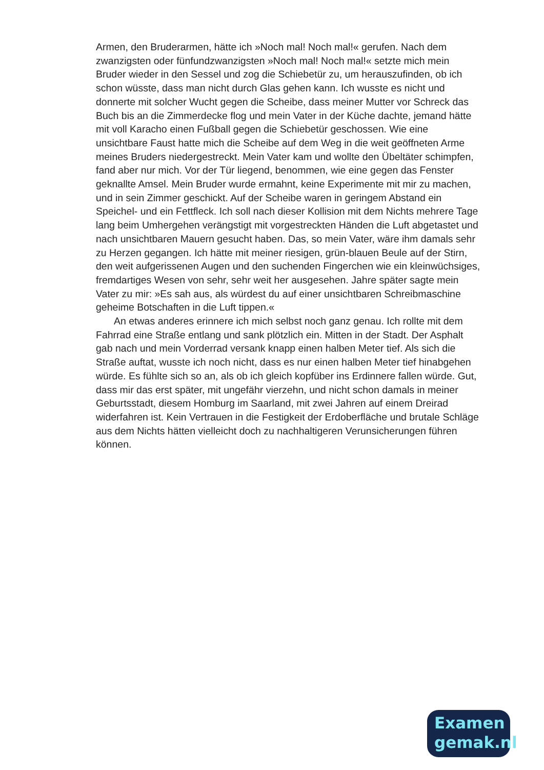Armen, den Bruderarmen, hätte ich »Noch mal! Noch mal!« gerufen. Nach dem zwanzigsten oder fünfundzwanzigsten »Noch mal! Noch mal!« setzte mich mein Bruder wieder in den Sessel und zog die Schiebetür zu, um herauszufinden, ob ich schon wüsste, dass man nicht durch Glas gehen kann. Ich wusste es nicht und donnerte mit solcher Wucht gegen die Scheibe, dass meiner Mutter vor Schreck das Buch bis an die Zimmerdecke flog und mein Vater in der Küche dachte, jemand hätte mit voll Karacho einen Fußball gegen die Schiebetür geschossen. Wie eine unsichtbare Faust hatte mich die Scheibe auf dem Weg in die weit geöffneten Arme meines Bruders niedergestreckt. Mein Vater kam und wollte den Übeltäter schimpfen, fand aber nur mich. Vor der Tür liegend, benommen, wie eine gegen das Fenster geknallte Amsel. Mein Bruder wurde ermahnt, keine Experimente mit mir zu machen, und in sein Zimmer geschickt. Auf der Scheibe waren in geringem Abstand ein Speichel- und ein Fettfleck. Ich soll nach dieser Kollision mit dem Nichts mehrere Tage lang beim Umhergehen verängstigt mit vorgestreckten Händen die Luft abgetastet und nach unsichtbaren Mauern gesucht haben. Das, so mein Vater, wäre ihm damals sehr zu Herzen gegangen. Ich hätte mit meiner riesigen, grün-blauen Beule auf der Stirn, den weit aufgerissenen Augen und den suchenden Fingerchen wie ein kleinwüchsiges, fremdartiges Wesen von sehr, sehr weit her ausgesehen. Jahre später sagte mein Vater zu mir: »Es sah aus, als würdest du auf einer unsichtbaren Schreibmaschine geheime Botschaften in die Luft tippen.«
An etwas anderes erinnere ich mich selbst noch ganz genau. Ich rollte mit dem Fahrrad eine Straße entlang und sank plötzlich ein. Mitten in der Stadt. Der Asphalt gab nach und mein Vorderrad versank knapp einen halben Meter tief. Als sich die Straße auftat, wusste ich noch nicht, dass es nur einen halben Meter tief hinabgehen würde. Es fühlte sich so an, als ob ich gleich kopfüber ins Erdinnere fallen würde. Gut, dass mir das erst später, mit ungefähr vierzehn, und nicht schon damals in meiner Geburtsstadt, diesem Homburg im Saarland, mit zwei Jahren auf einem Dreirad widerfahren ist. Kein Vertrauen in die Festigkeit der Erdoberfläche und brutale Schläge aus dem Nichts hätten vielleicht doch zu nachhaltigeren Verunsicherungen führen können.
Examen
gemak.nl